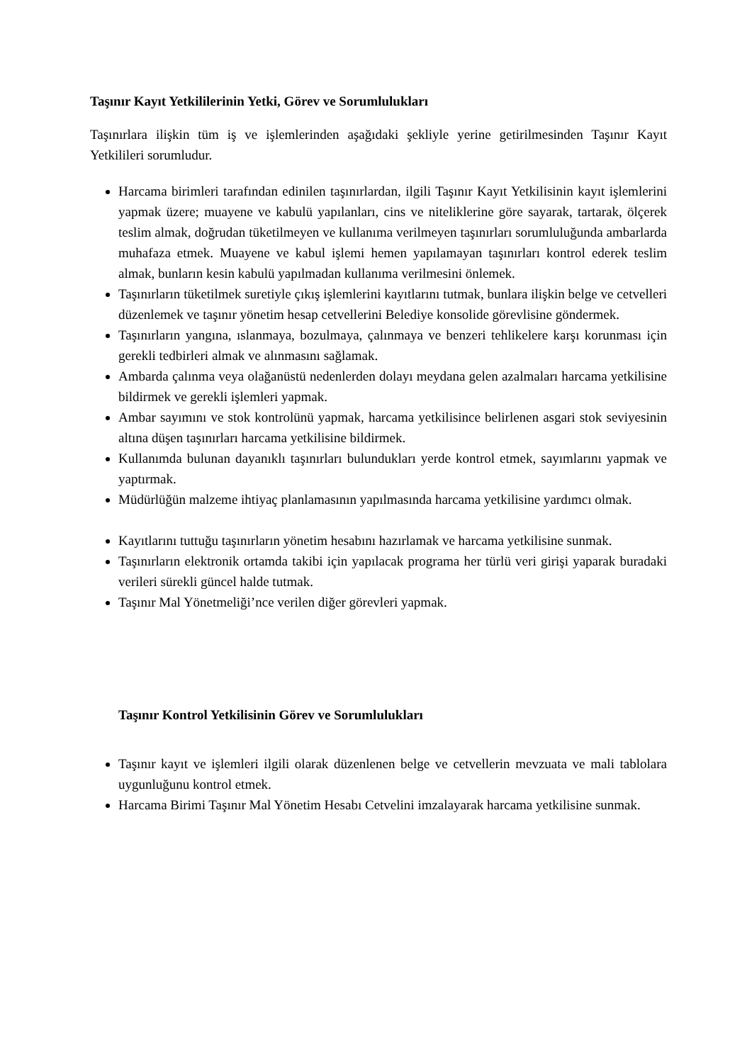Taşınır Kayıt Yetkililerinin Yetki, Görev ve Sorumlulukları
Taşınırlara ilişkin tüm iş ve işlemlerinden aşağıdaki şekliyle yerine getirilmesinden Taşınır Kayıt Yetkilileri sorumludur.
Harcama birimleri tarafından edinilen taşınırlardan, ilgili Taşınır Kayıt Yetkilisinin kayıt işlemlerini yapmak üzere; muayene ve kabulü yapılanları, cins ve niteliklerine göre sayarak, tartarak, ölçerek teslim almak, doğrudan tüketilmeyen ve kullanıma verilmeyen taşınırları sorumluluğunda ambarlarda muhafaza etmek. Muayene ve kabul işlemi hemen yapılamayan taşınırları kontrol ederek teslim almak, bunların kesin kabulü yapılmadan kullanıma verilmesini önlemek.
Taşınırların tüketilmek suretiyle çıkış işlemlerini kayıtlarını tutmak, bunlara ilişkin belge ve cetvelleri düzenlemek ve taşınır yönetim hesap cetvellerini Belediye konsolide görevlisine göndermek.
Taşınırların yangına, ıslanmaya, bozulmaya, çalınmaya ve benzeri tehlikelere karşı korunması için gerekli tedbirleri almak ve alınmasını sağlamak.
Ambarda çalınma veya olağanüstü nedenlerden dolayı meydana gelen azalmaları harcama yetkilisine bildirmek ve gerekli işlemleri yapmak.
Ambar sayımını ve stok kontrolünü yapmak, harcama yetkilisince belirlenen asgari stok seviyesinin altına düşen taşınırları harcama yetkilisine bildirmek.
Kullanımda bulunan dayanıklı taşınırları bulundukları yerde kontrol etmek, sayımlarını yapmak ve yaptırmak.
Müdürlüğün malzeme ihtiyaç planlamasının yapılmasında harcama yetkilisine yardımcı olmak.
Kayıtlarını tuttuğu taşınırların yönetim hesabını hazırlamak ve harcama yetkilisine sunmak.
Taşınırların elektronik ortamda takibi için yapılacak programa her türlü veri girişi yaparak buradaki verileri sürekli güncel halde tutmak.
Taşınır Mal Yönetmeliği’nce verilen diğer görevleri yapmak.
Taşınır Kontrol Yetkilisinin Görev ve Sorumlulukları
Taşınır kayıt ve işlemleri ilgili olarak düzenlenen belge ve cetvellerin mevzuata ve mali tablolara uygunluğunu kontrol etmek.
Harcama Birimi Taşınır Mal Yönetim Hesabı Cetvelini imzalayarak harcama yetkilisine sunmak.